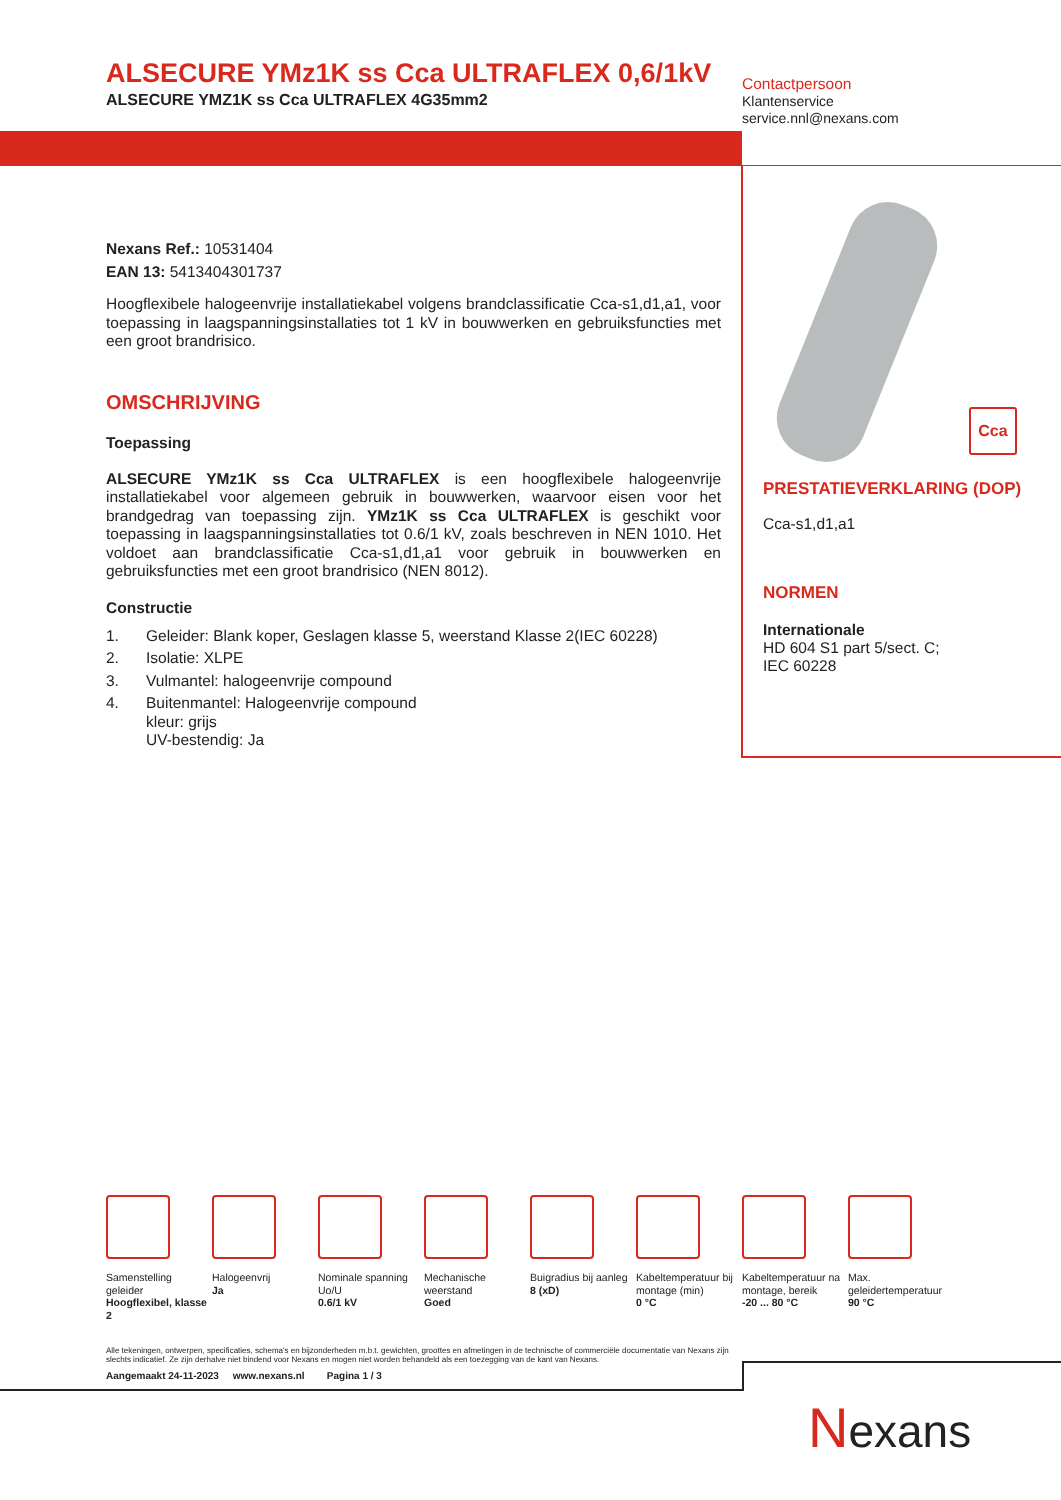ALSECURE YMz1K ss Cca ULTRAFLEX 0,6/1kV
ALSECURE YMZ1K ss Cca ULTRAFLEX 4G35mm2
Nexans Ref.: 10531404
EAN 13: 5413404301737
Hoogflexibele halogeenvrije installatiekabel volgens brandclassificatie Cca-s1,d1,a1, voor toepassing in laagspanningsinstallaties tot 1 kV in bouwwerken en gebruiksfuncties met een groot brandrisico.
OMSCHRIJVING
Toepassing
ALSECURE YMz1K ss Cca ULTRAFLEX is een hoogflexibele halogeenvrije installatiekabel voor algemeen gebruik in bouwwerken, waarvoor eisen voor het brandgedrag van toepassing zijn. YMz1K ss Cca ULTRAFLEX is geschikt voor toepassing in laagspanningsinstallaties tot 0.6/1 kV, zoals beschreven in NEN 1010. Het voldoet aan brandclassificatie Cca-s1,d1,a1 voor gebruik in bouwwerken en gebruiksfuncties met een groot brandrisico (NEN 8012).
Constructie
1. Geleider: Blank koper, Geslagen klasse 5, weerstand Klasse 2(IEC 60228)
2. Isolatie: XLPE
3. Vulmantel: halogeenvrije compound
4. Buitenmantel: Halogeenvrije compound
kleur: grijs
UV-bestendig: Ja
Contactpersoon
Klantenservice
service.nnl@nexans.com
Cca
PRESTATIEVERKLARING (DOP)
Cca-s1,d1,a1
NORMEN
Internationale
HD 604 S1 part 5/sect. C;
IEC 60228
Samenstelling geleider
Hoogflexibel, klasse 2
Halogeenvrij
Ja
Nominale spanning Uo/U
0.6/1 kV
Mechanische weerstand
Goed
Buigradius bij aanleg
8 (xD)
Kabeltemperatuur bij montage (min)
0 °C
Kabeltemperatuur na montage, bereik
-20 ... 80 °C
Max. geleidertemperatuur
90 °C
Alle tekeningen, ontwerpen, specificaties, schema's en bijzonderheden m.b.t. gewichten, groottes en afmetingen in de technische of commerciële documentatie van Nexans zijn slechts indicatief. Ze zijn derhalve niet bindend voor Nexans en mogen niet worden behandeld als een toezegging van de kant van Nexans.
Aangemaakt 24-11-2023 www.nexans.nl Pagina 1 / 3
Nexans